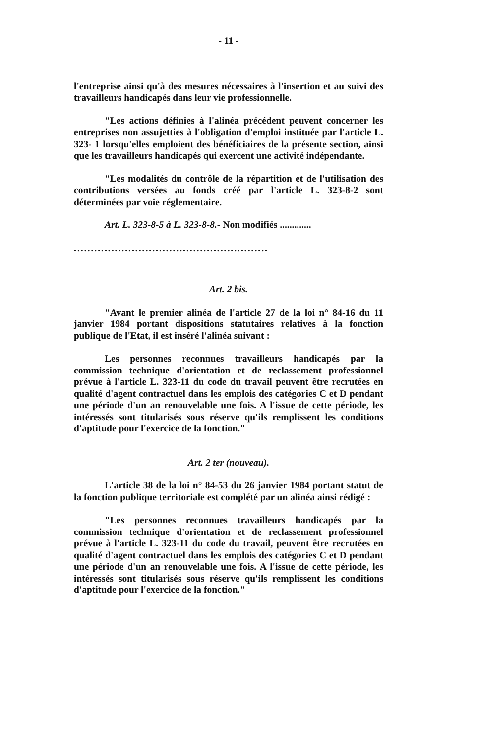- 11 -
l'entreprise ainsi qu'à des mesures nécessaires à l'insertion et au suivi des travailleurs handicapés dans leur vie professionnelle.
"Les actions définies à l'alinéa précédent peuvent concerner les entreprises non assujetties à l'obligation d'emploi instituée par l'article L. 323- 1 lorsqu'elles emploient des bénéficiaires de la présente section, ainsi que les travailleurs handicapés qui exercent une activité indépendante.
"Les modalités du contrôle de la répartition et de l'utilisation des contributions versées au fonds créé par l'article L. 323-8-2 sont déterminées par voie réglementaire.
Art. L. 323-8-5 à L. 323-8-8.- Non modifiés .............
.........................................................
Art. 2 bis.
"Avant le premier alinéa de l'article 27 de la loi n° 84-16 du 11 janvier 1984 portant dispositions statutaires relatives à la fonction publique de l'Etat, il est inséré l'alinéa suivant :
Les personnes reconnues travailleurs handicapés par la commission technique d'orientation et de reclassement professionnel prévue à l'article L. 323-11 du code du travail peuvent être recrutées en qualité d'agent contractuel dans les emplois des catégories C et D pendant une période d'un an renouvelable une fois. A l'issue de cette période, les intéressés sont titularisés sous réserve qu'ils remplissent les conditions d'aptitude pour l'exercice de la fonction."
Art. 2 ter (nouveau).
L'article 38 de la loi n° 84-53 du 26 janvier 1984 portant statut de la fonction publique territoriale est complété par un alinéa ainsi rédigé :
"Les personnes reconnues travailleurs handicapés par la commission technique d'orientation et de reclassement professionnel prévue à l'article L. 323-11 du code du travail, peuvent être recrutées en qualité d'agent contractuel dans les emplois des catégories C et D pendant une période d'un an renouvelable une fois. A l'issue de cette période, les intéressés sont titularisés sous réserve qu'ils remplissent les conditions d'aptitude pour l'exercice de la fonction."